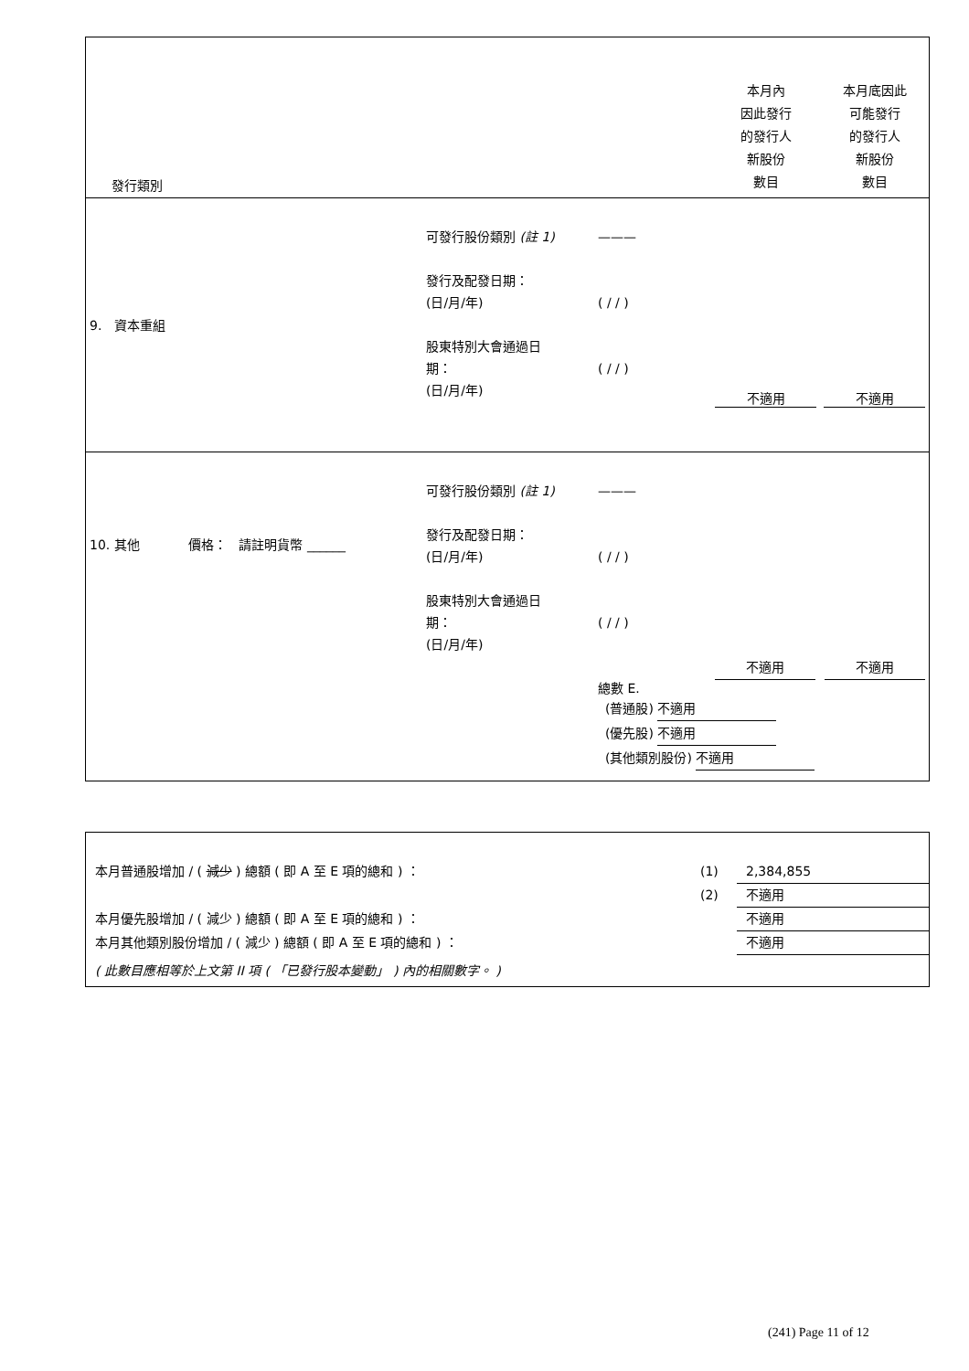| 發行類別 | | | 本月內 因此發行 的發行人 新股份 數目 | 本月底因此 可能發行 的發行人 新股份 數目 |
| 9. 資本重組 | 可發行股份類別 (註 1) 發行及配發日期： (日/月/年) 股東特別大會通過日 期： (日/月/年) | ——— ( / / ) ( / / ) | 不適用 | 不適用 |
| 10. 其他 價格： 請註明貨幣 ______ | 可發行股份類別 (註 1) 發行及配發日期： (日/月/年) 股東特別大會通過日 期： (日/月/年) | ——— ( / / ) ( / / ) 總數 E. | 不適用 不適用 (普通股) 不適用 (優先股) 不適用 (其他類別股份) 不適用 | |
本月普通股增加 / ( 減少 ) 總額 ( 即 A 至 E 項的總和 ) ： (1) 2,384,855
(2) 不適用
本月優先股增加 / ( 減少 ) 總額 ( 即 A 至 E 項的總和 ) ： 不適用
本月其他類別股份增加 / ( 減少 ) 總額 ( 即 A 至 E 項的總和 ) ： 不適用
( 此數目應相等於上文第 II 項 ( 「已發行股本變動」 ) 內的相關數字。 )
(241) Page 11 of 12